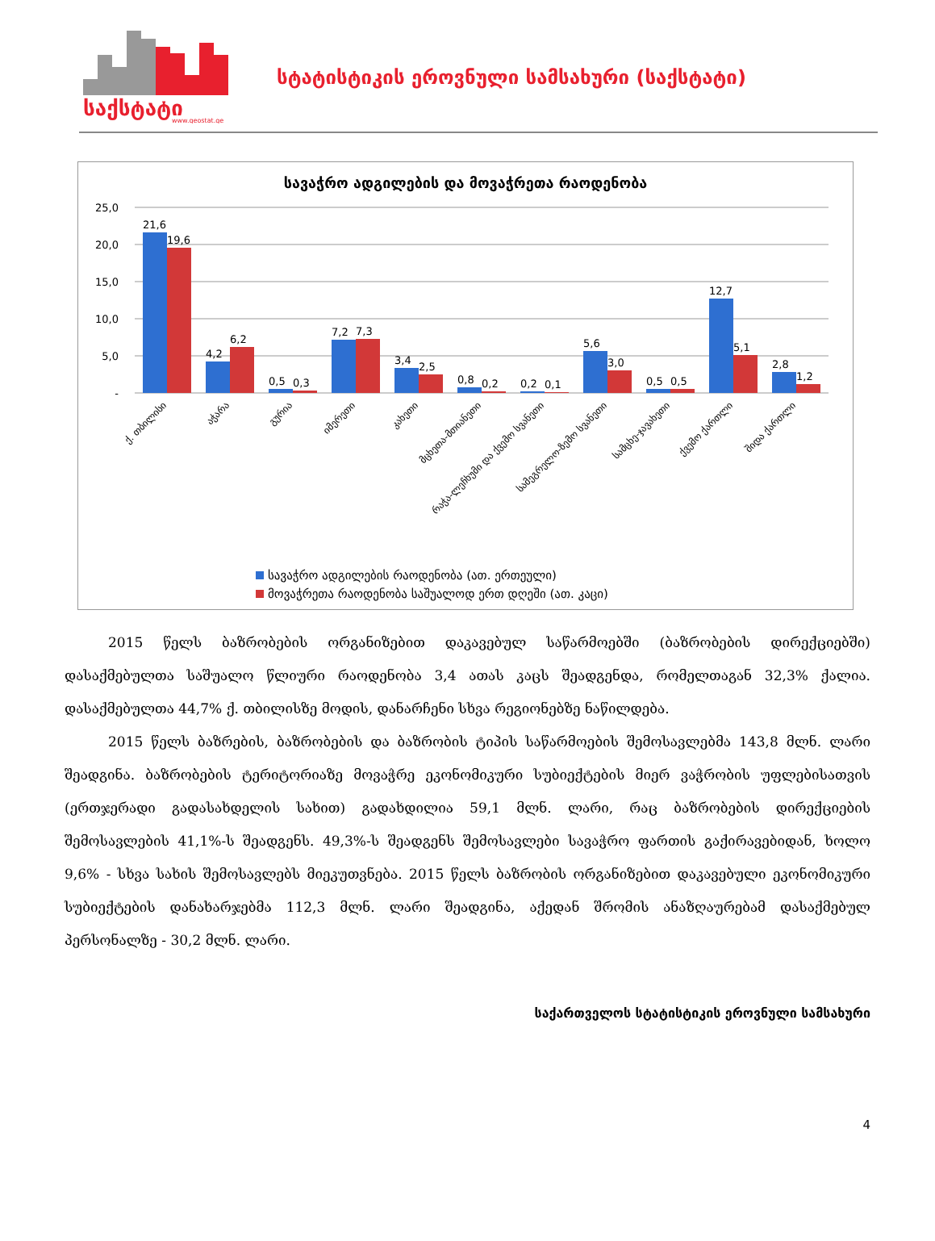საქსტატი
www.geostat.ge
სტატისტიკის ეროვნული სამსახური (საქსტატი)
სავაჭრო ადგილების და მოვაჭრეთა რაოდენობა
25,0
20,0
15,0
10,0
5,0
-
21,6
19,6
4,2
6,2
0,5
0,3
7,2
7,3
3,4
2,5
0,8
0,2
0,2
0,1
5,6
3,0
0,5
0,5
12,7
5,1
2,8
1,2
ქ. თბილისი
აჭარა
გურია
იმერეთი
კახეთი
მცხეთა-მთიანეთი
რაჭა-ლეჩხუმი და ქვემო სვანეთი
სამეგრელო-ზემო სვანეთი
სამცხე-ჯავახეთი
ქვემო ქართლი
შიდა ქართლი
სავაჭრო ადგილების რაოდენობა (ათ. ერთეული)
მოვაჭრეთა რაოდენობა საშუალოდ ერთ დღეში (ათ. კაცი)
2015 წელს ბაზრობების ორგანიზებით დაკავებულ საწარმოებში (ბაზრობების დირექციებში) დასაქმებულთა საშუალო წლიური რაოდენობა 3,4 ათას კაცს შეადგენდა, რომელთაგან 32,3% ქალია. დასაქმებულთა 44,7% ქ. თბილისზე მოდის, დანარჩენი სხვა რეგიონებზე ნაწილდება.
2015 წელს ბაზრების, ბაზრობების და ბაზრობის ტიპის საწარმოების შემოსავლებმა 143,8 მლნ. ლარი შეადგინა. ბაზრობების ტერიტორიაზე მოვაჭრე ეკონომიკური სუბიექტების მიერ ვაჭრობის უფლებისათვის (ერთჯერადი გადასახდელის სახით) გადახდილია 59,1 მლნ. ლარი, რაც ბაზრობების დირექციების შემოსავლების 41,1%-ს შეადგენს. 49,3%-ს შეადგენს შემოსავლები სავაჭრო ფართის გაქირავებიდან, ხოლო 9,6% - სხვა სახის შემოსავლებს მიეკუთვნება. 2015 წელს ბაზრობის ორგანიზებით დაკავებული ეკონომიკური სუბიექტების დანახარჯებმა 112,3 მლნ. ლარი შეადგინა, აქედან შრომის ანაზღაურებამ დასაქმებულ პერსონალზე - 30,2 მლნ. ლარი.
საქართველოს სტატისტიკის ეროვნული სამსახური
4